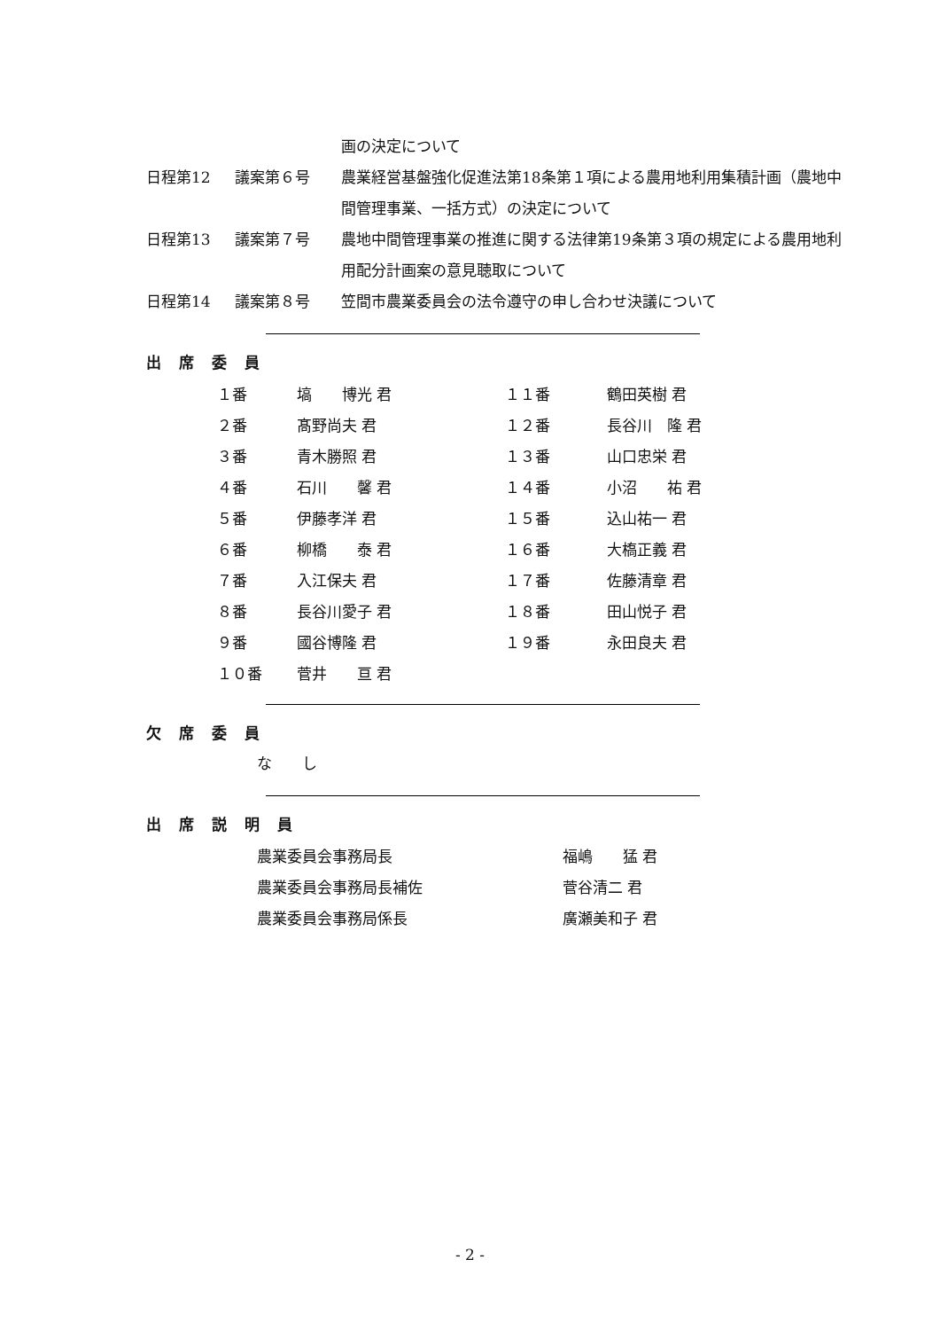画の決定について
日程第12 議案第６号 農業経営基盤強化促進法第18条第１項による農用地利用集積計画（農地中間管理事業、一括方式）の決定について
日程第13 議案第７号 農地中間管理事業の推進に関する法律第19条第３項の規定による農用地利用配分計画案の意見聴取について
日程第14 議案第８号 笠間市農業委員会の法令遵守の申し合わせ決議について
出席委員
| １番 | 塙 博光 君 | １１番 | 鶴田英樹 君 |
| ２番 | 髙野尚夫 君 | １２番 | 長谷川 隆 君 |
| ３番 | 青木勝照 君 | １３番 | 山口忠栄 君 |
| ４番 | 石川 馨 君 | １４番 | 小沼 祐 君 |
| ５番 | 伊藤孝洋 君 | １５番 | 込山祐一 君 |
| ６番 | 柳橋 泰 君 | １６番 | 大槗正義 君 |
| ７番 | 入江保夫 君 | １７番 | 佐藤清章 君 |
| ８番 | 長谷川愛子 君 | １８番 | 田山悦子 君 |
| ９番 | 國谷博隆 君 | １９番 | 永田良夫 君 |
| １０番 | 菅井 亘 君 | | |
欠席委員
な　　し
出席説明員
| 農業委員会事務局長 | 福嶋 猛 君 |
| 農業委員会事務局長補佐 | 菅谷清二 君 |
| 農業委員会事務局係長 | 廣瀬美和子 君 |
- 2 -